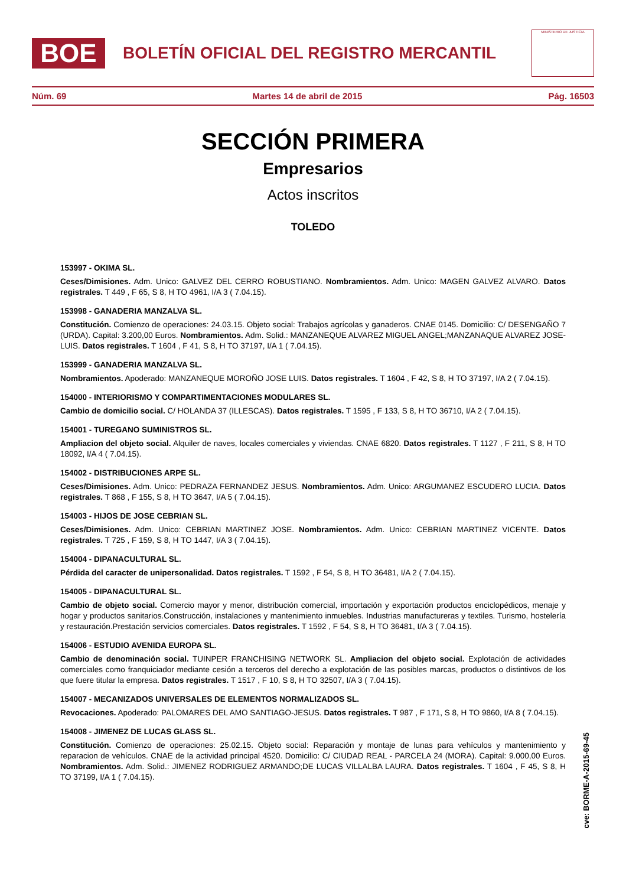BOE
BOLETÍN OFICIAL DEL REGISTRO MERCANTIL
MINISTERIO DE JUSTICIA
Núm. 69 Martes 14 de abril de 2015 Pág. 16503
SECCIÓN PRIMERA
Empresarios
Actos inscritos
TOLEDO
153997 - OKIMA SL.
Ceses/Dimisiones. Adm. Unico: GALVEZ DEL CERRO ROBUSTIANO. Nombramientos. Adm. Unico: MAGEN GALVEZ ALVARO. Datos registrales. T 449 , F 65, S 8, H TO 4961, I/A 3 ( 7.04.15).
153998 - GANADERIA MANZALVA SL.
Constitución. Comienzo de operaciones: 24.03.15. Objeto social: Trabajos agrícolas y ganaderos. CNAE 0145. Domicilio: C/ DESENGAÑO 7 (URDA). Capital: 3.200,00 Euros. Nombramientos. Adm. Solid.: MANZANEQUE ALVAREZ MIGUEL ANGEL;MANZANAQUE ALVAREZ JOSE-LUIS. Datos registrales. T 1604 , F 41, S 8, H TO 37197, I/A 1 ( 7.04.15).
153999 - GANADERIA MANZALVA SL.
Nombramientos. Apoderado: MANZANEQUE MOROÑO JOSE LUIS. Datos registrales. T 1604 , F 42, S 8, H TO 37197, I/A 2 ( 7.04.15).
154000 - INTERIORISMO Y COMPARTIMENTACIONES MODULARES SL.
Cambio de domicilio social. C/ HOLANDA 37 (ILLESCAS). Datos registrales. T 1595 , F 133, S 8, H TO 36710, I/A 2 ( 7.04.15).
154001 - TUREGANO SUMINISTROS SL.
Ampliacion del objeto social. Alquiler de naves, locales comerciales y viviendas. CNAE 6820. Datos registrales. T 1127 , F 211, S 8, H TO 18092, I/A 4 ( 7.04.15).
154002 - DISTRIBUCIONES ARPE SL.
Ceses/Dimisiones. Adm. Unico: PEDRAZA FERNANDEZ JESUS. Nombramientos. Adm. Unico: ARGUMANEZ ESCUDERO LUCIA. Datos registrales. T 868 , F 155, S 8, H TO 3647, I/A 5 ( 7.04.15).
154003 - HIJOS DE JOSE CEBRIAN SL.
Ceses/Dimisiones. Adm. Unico: CEBRIAN MARTINEZ JOSE. Nombramientos. Adm. Unico: CEBRIAN MARTINEZ VICENTE. Datos registrales. T 725 , F 159, S 8, H TO 1447, I/A 3 ( 7.04.15).
154004 - DIPANACULTURAL SL.
Pérdida del caracter de unipersonalidad. Datos registrales. T 1592 , F 54, S 8, H TO 36481, I/A 2 ( 7.04.15).
154005 - DIPANACULTURAL SL.
Cambio de objeto social. Comercio mayor y menor, distribución comercial, importación y exportación productos enciclopédicos, menaje y hogar y productos sanitarios.Construcción, instalaciones y mantenimiento inmuebles. Industrias manufactureras y textiles. Turismo, hostelería y restauración.Prestación servicios comerciales. Datos registrales. T 1592 , F 54, S 8, H TO 36481, I/A 3 ( 7.04.15).
154006 - ESTUDIO AVENIDA EUROPA SL.
Cambio de denominación social. TUINPER FRANCHISING NETWORK SL. Ampliacion del objeto social. Explotación de actividades comerciales como franquiciador mediante cesión a terceros del derecho a explotación de las posibles marcas, productos o distintivos de los que fuere titular la empresa. Datos registrales. T 1517 , F 10, S 8, H TO 32507, I/A 3 ( 7.04.15).
154007 - MECANIZADOS UNIVERSALES DE ELEMENTOS NORMALIZADOS SL.
Revocaciones. Apoderado: PALOMARES DEL AMO SANTIAGO-JESUS. Datos registrales. T 987 , F 171, S 8, H TO 9860, I/A 8 ( 7.04.15).
154008 - JIMENEZ DE LUCAS GLASS SL.
Constitución. Comienzo de operaciones: 25.02.15. Objeto social: Reparación y montaje de lunas para vehículos y mantenimiento y reparacion de vehículos. CNAE de la actividad principal 4520. Domicilio: C/ CIUDAD REAL - PARCELA 24 (MORA). Capital: 9.000,00 Euros. Nombramientos. Adm. Solid.: JIMENEZ RODRIGUEZ ARMANDO;DE LUCAS VILLALBA LAURA. Datos registrales. T 1604 , F 45, S 8, H TO 37199, I/A 1 ( 7.04.15).
cve: BORME-A-2015-69-45